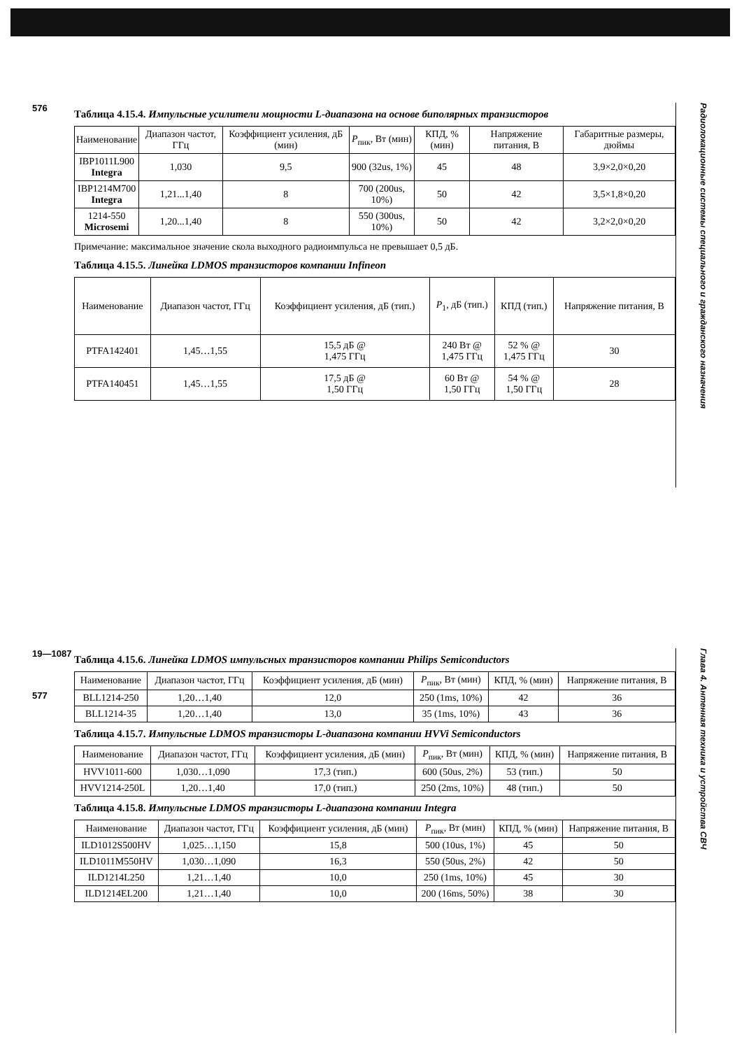576
Таблица 4.15.4. Импульсные усилители мощности L-диапазона на основе биполярных транзисторов
| Наименование | Диапазон частот, ГГц | Коэффициент усиления, дБ (мин) | P<sub>пик</sub>, Вт (мин) | КПД, % (мин) | Напряжение питания, В | Габаритные размеры, дюймы |
| --- | --- | --- | --- | --- | --- | --- |
| IBP1011L900 Integra | 1,030 | 9,5 | 900 (32us, 1%) | 45 | 48 | 3,9×2,0×0,20 |
| IBP1214M700 Integra | 1,21...1,40 | 8 | 700 (200us, 10%) | 50 | 42 | 3,5×1,8×0,20 |
| 1214-550 Microsemi | 1,20...1,40 | 8 | 550 (300us, 10%) | 50 | 42 | 3,2×2,0×0,20 |
Примечание: максимальное значение скола выходного радиоимпульса не превышает 0,5 дБ.
Таблица 4.15.5. Линейка LDMOS транзисторов компании Infineon
| Наименование | Диапазон частот, ГГц | Коэффициент усиления, дБ (тип.) | P<sub>1</sub>, дБ (тип.) | КПД (тип.) | Напряжение питания, В |
| --- | --- | --- | --- | --- | --- |
| PTFA142401 | 1,45…1,55 | 15,5 дБ @ 1,475 ГГц | 240 Вт @ 1,475 ГГц | 52 % @ 1,475 ГГц | 30 |
| PTFA140451 | 1,45…1,55 | 17,5 дБ @ 1,50 ГГц | 60 Вт @ 1,50 ГГц | 54 % @ 1,50 ГГц | 28 |
Радиолокационные системы специального и гражданского назначения
19—1087
577
Таблица 4.15.6. Линейка LDMOS импульсных транзисторов компании Philips Semiconductors
| Наименование | Диапазон частот, ГГц | Коэффициент усиления, дБ (мин) | P<sub>пик</sub>, Вт (мин) | КПД, % (мин) | Напряжение питания, В |
| --- | --- | --- | --- | --- | --- |
| BLL1214-250 | 1,20…1,40 | 12,0 | 250 (1ms, 10%) | 42 | 36 |
| BLL1214-35 | 1,20…1,40 | 13,0 | 35 (1ms, 10%) | 43 | 36 |
Таблица 4.15.7. Импульсные LDMOS транзисторы L-диапазона компании HVVi Semiconductors
| Наименование | Диапазон частот, ГГц | Коэффициент усиления, дБ (мин) | P<sub>пик</sub>, Вт (мин) | КПД, % (мин) | Напряжение питания, В |
| --- | --- | --- | --- | --- | --- |
| HVV1011-600 | 1,030…1,090 | 17,3 (тип.) | 600 (50us, 2%) | 53 (тип.) | 50 |
| HVV1214-250L | 1,20…1,40 | 17,0 (тип.) | 250 (2ms, 10%) | 48 (тип.) | 50 |
Таблица 4.15.8. Импульсные LDMOS транзисторы L-диапазона компании Integra
| Наименование | Диапазон частот, ГГц | Коэффициент усиления, дБ (мин) | P<sub>пик</sub>, Вт (мин) | КПД, % (мин) | Напряжение питания, В |
| --- | --- | --- | --- | --- | --- |
| ILD1012S500HV | 1,025…1,150 | 15,8 | 500 (10us, 1%) | 45 | 50 |
| ILD1011M550HV | 1,030…1,090 | 16,3 | 550 (50us, 2%) | 42 | 50 |
| ILD1214L250 | 1,21…1,40 | 10,0 | 250 (1ms, 10%) | 45 | 30 |
| ILD1214EL200 | 1,21…1,40 | 10,0 | 200 (16ms, 50%) | 38 | 30 |
Глава 4. Антенная техника и устройства СВЧ